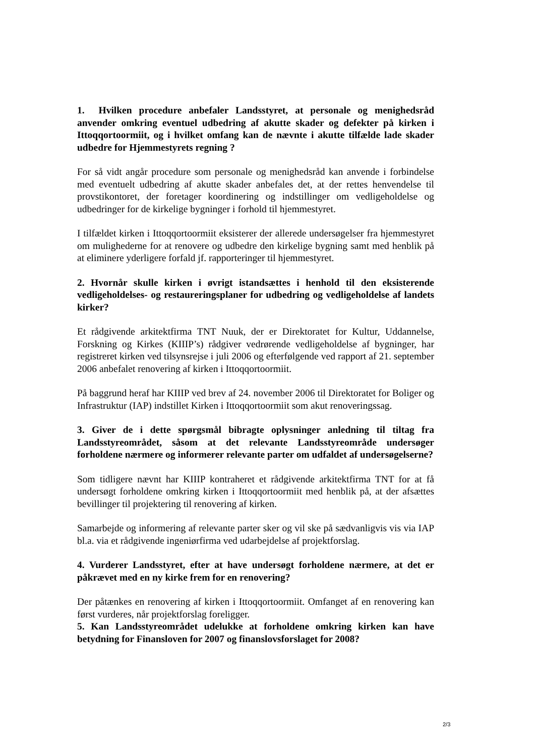1. Hvilken procedure anbefaler Landsstyret, at personale og menighedsråd anvender omkring eventuel udbedring af akutte skader og defekter på kirken i Ittoqqortoormiit, og i hvilket omfang kan de nævnte i akutte tilfælde lade skader udbedre for Hjemmestyrets regning ?
For så vidt angår procedure som personale og menighedsråd kan anvende i forbindelse med eventuelt udbedring af akutte skader anbefales det, at der rettes henvendelse til provstikontoret, der foretager koordinering og indstillinger om vedligeholdelse og udbedringer for de kirkelige bygninger i forhold til hjemmestyret.
I tilfældet kirken i Ittoqqortoormiit eksisterer der allerede undersøgelser fra hjemmestyret om mulighederne for at renovere og udbedre den kirkelige bygning samt med henblik på at eliminere yderligere forfald jf. rapporteringer til hjemmestyret.
2. Hvornår skulle kirken i øvrigt istandsættes i henhold til den eksisterende vedligeholdelses- og restaureringsplaner for udbedring og vedligeholdelse af landets kirker?
Et rådgivende arkitektfirma TNT Nuuk, der er Direktoratet for Kultur, Uddannelse, Forskning og Kirkes (KIIIP’s) rådgiver vedrørende vedligeholdelse af bygninger, har registreret kirken ved tilsynsrejse i juli 2006 og efterfølgende ved rapport af 21. september 2006 anbefalet renovering af kirken i Ittoqqortoormiit.
På baggrund heraf har KIIIP ved brev af 24. november 2006 til Direktoratet for Boliger og Infrastruktur (IAP) indstillet Kirken i Ittoqqortoormiit som akut renoveringssag.
3. Giver de i dette spørgsmål bibragte oplysninger anledning til tiltag fra Landsstyreområdet, såsom at det relevante Landsstyreområde undersøger forholdene nærmere og informerer relevante parter om udfaldet af undersøgelserne?
Som tidligere nævnt har KIIIP kontraheret et rådgivende arkitektfirma TNT for at få undersøgt forholdene omkring kirken i Ittoqqortoormiit med henblik på, at der afsættes bevillinger til projektering til renovering af kirken.
Samarbejde og informering af relevante parter sker og vil ske på sædvanligvis vis via IAP bl.a. via et rådgivende ingeniørfirma ved udarbejdelse af projektforslag.
4. Vurderer Landsstyret, efter at have undersøgt forholdene nærmere, at det er påkrævet med en ny kirke frem for en renovering?
Der påtænkes en renovering af kirken i Ittoqqortoormiit. Omfanget af en renovering kan først vurderes, når projektforslag foreligger.
5. Kan Landsstyreområdet udelukke at forholdene omkring kirken kan have betydning for Finansloven for 2007 og finanslovsforslaget for 2008?
2/3